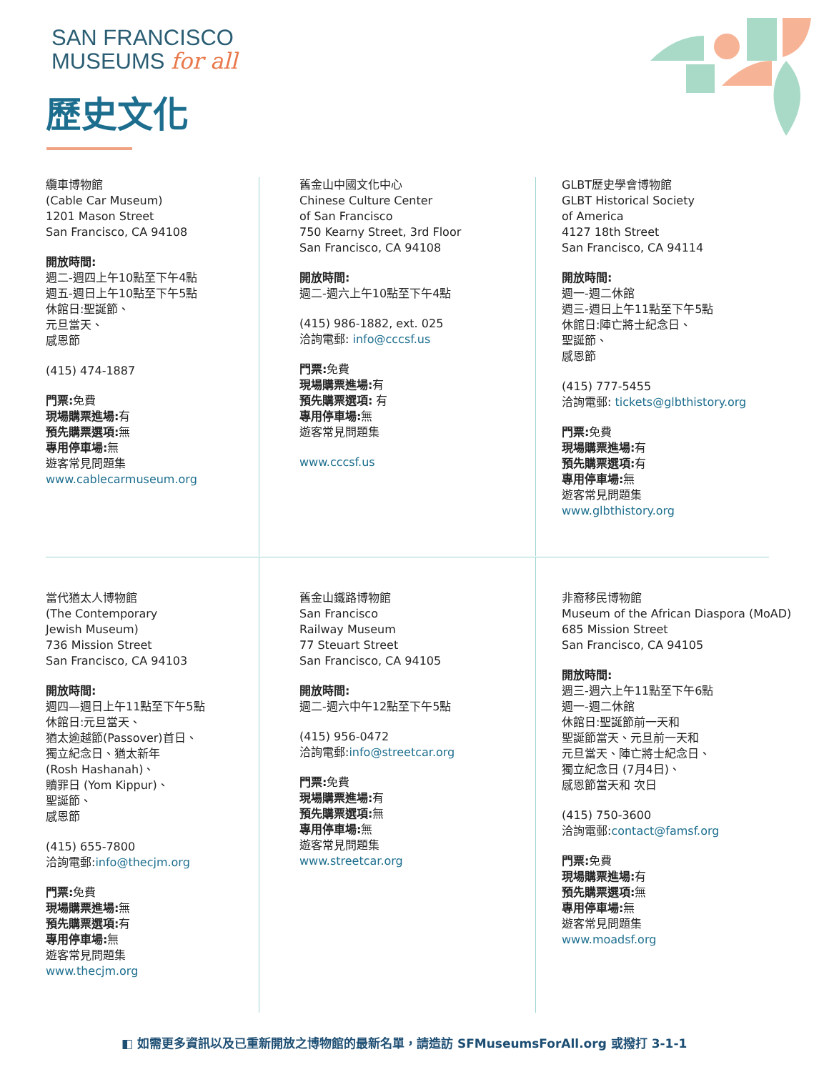SAN FRANCISCO
MUSEUMS for all
歷史文化
纜車博物館
(Cable Car Museum)
1201 Mason Street
San Francisco, CA 94108
開放時間:
週二-週四上午10點至下午4點
週五-週日上午10點至下午5點
休館日:聖誕節、
元旦當天、
感恩節
(415) 474-1887
門票: 免費
現場購票進場: 有
預先購票選項: 無
專用停車場: 無
遊客常見問題集
www.cablecarmuseum.org
舊金山中國文化中心
Chinese Culture Center
of San Francisco
750 Kearny Street, 3rd Floor
San Francisco, CA 94108
開放時間:
週二-週六上午10點至下午4點
(415) 986-1882, ext. 025
洽詢電郵: info@cccsf.us
門票: 免費
現場購票進場: 有
預先購票選項: 有
專用停車場: 無
遊客常見問題集
www.cccsf.us
GLBT歷史學會博物館
GLBT Historical Society
of America
4127 18th Street
San Francisco, CA 94114
開放時間:
週一-週二休館
週三-週日上午11點至下午5點
休館日:陣亡將士紀念日、
聖誕節、
感恩節
(415) 777-5455
洽詢電郵: tickets@glbthistory.org
門票: 免費
現場購票進場: 有
預先購票選項: 有
專用停車場: 無
遊客常見問題集
www.glbthistory.org
當代猶太人博物館
(The Contemporary
Jewish Museum)
736 Mission Street
San Francisco, CA 94103
開放時間:
週四—週日上午11點至下午5點
休館日:元旦當天、
猶太逾越節(Passover)首日、
獨立紀念日、猶太新年
(Rosh Hashanah)、
贖罪日 (Yom Kippur)、
聖誕節、
感恩節
(415) 655-7800
洽詢電郵:info@thecjm.org
門票: 免費
現場購票進場: 無
預先購票選項: 有
專用停車場: 無
遊客常見問題集
www.thecjm.org
舊金山鐵路博物館
San Francisco
Railway Museum
77 Steuart Street
San Francisco, CA 94105
開放時間:
週二-週六中午12點至下午5點
(415) 956-0472
洽詢電郵:info@streetcar.org
門票: 免費
現場購票進場: 有
預先購票選項: 無
專用停車場: 無
遊客常見問題集
www.streetcar.org
非裔移民博物館
Museum of the African Diaspora (MoAD)
685 Mission Street
San Francisco, CA 94105
開放時間:
週三-週六上午11點至下午6點
週一-週二休館
休館日:聖誕節前一天和
聖誕節當天、元旦前一天和
元旦當天、陣亡將士紀念日、
獨立紀念日 (7月4日)、
感恩節當天和 次日
(415) 750-3600
洽詢電郵:contact@famsf.org
門票: 免費
現場購票進場: 有
預先購票選項: 無
專用停車場: 無
遊客常見問題集
www.moadsf.org
◧ 如需更多資訊以及已重新開放之博物館的最新名單，請造訪 SFMuseumsForAll.org 或撥打 3-1-1